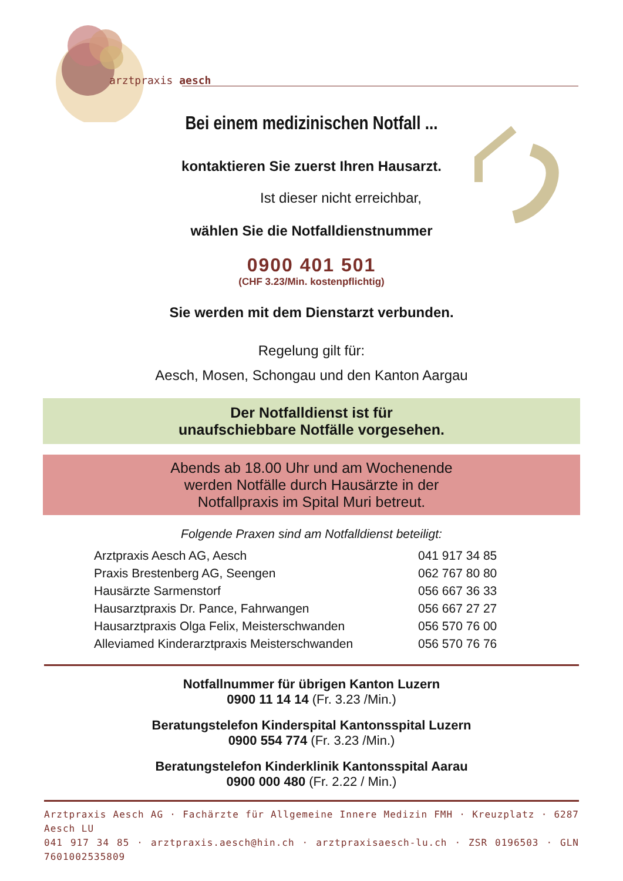arztpraxis aesch
Bei einem medizinischen Notfall ...
kontaktieren Sie zuerst Ihren Hausarzt.
Ist dieser nicht erreichbar,
wählen Sie die Notfalldienstnummer
0900 401 501
(CHF 3.23/Min. kostenpflichtig)
Sie werden mit dem Dienstarzt verbunden.
Regelung gilt für:
Aesch, Mosen, Schongau und den Kanton Aargau
Der Notfalldienst ist für
unaufschiebbare Notfälle vorgesehen.
Abends ab 18.00 Uhr und am Wochenende
werden Notfälle durch Hausärzte in der
Notfallpraxis im Spital Muri betreut.
Folgende Praxen sind am Notfalldienst beteiligt:
| Arztpraxis Aesch AG, Aesch | 041 917 34 85 |
| Praxis Brestenberg AG, Seengen | 062 767 80 80 |
| Hausärzte Sarmenstorf | 056 667 36 33 |
| Hausarztpraxis Dr. Pance, Fahrwangen | 056 667 27 27 |
| Hausarztpraxis Olga Felix, Meisterschwanden | 056 570 76 00 |
| Alleviamed Kinderarztpraxis Meisterschwanden | 056 570 76 76 |
Notfallnummer für übrigen Kanton Luzern
0900 11 14 14 (Fr. 3.23 /Min.)
Beratungstelefon Kinderspital Kantonsspital Luzern
0900 554 774 (Fr. 3.23 /Min.)
Beratungstelefon Kinderklinik Kantonsspital Aarau
0900 000 480 (Fr. 2.22 / Min.)
Arztpraxis Aesch AG · Fachärzte für Allgemeine Innere Medizin FMH · Kreuzplatz · 6287 Aesch LU
041 917 34 85 · arztpraxis.aesch@hin.ch · arztpraxisaesch-lu.ch · ZSR 0196503 · GLN 7601002535809